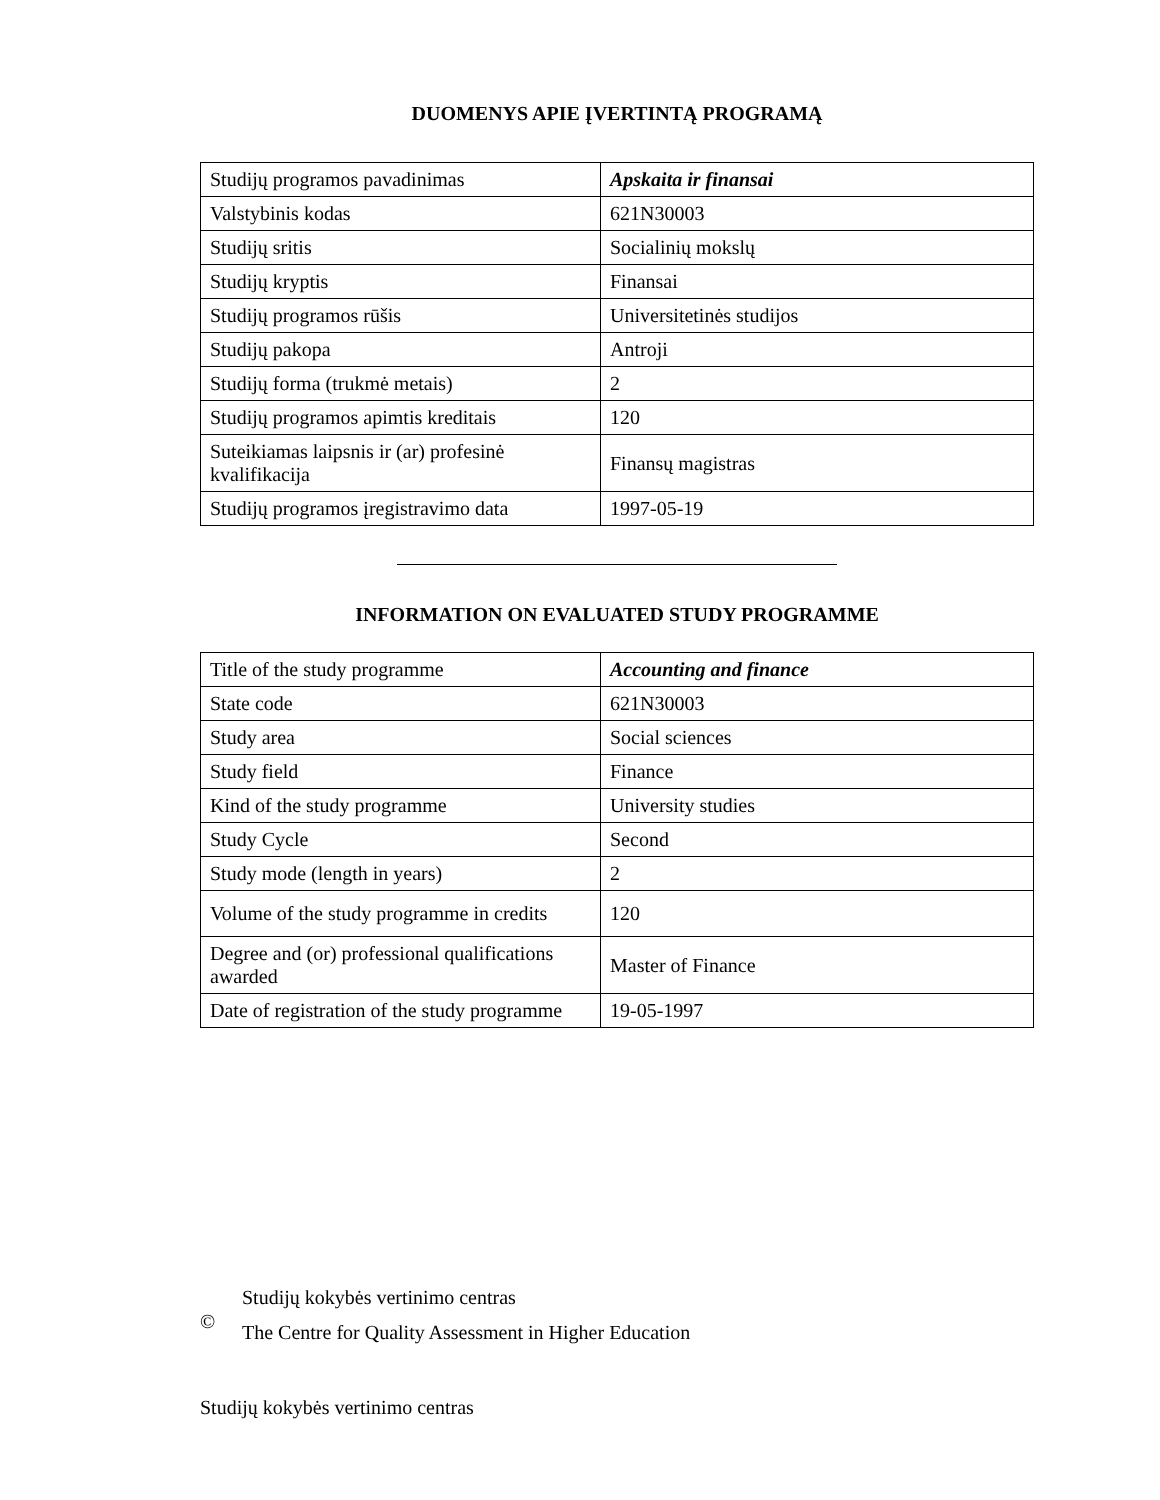DUOMENYS APIE ĮVERTINTĄ PROGRAMĄ
| Studijų programos pavadinimas | Apskaita ir finansai |
| Valstybinis kodas | 621N30003 |
| Studijų sritis | Socialinių mokslų |
| Studijų kryptis | Finansai |
| Studijų programos rūšis | Universitetinės studijos |
| Studijų pakopa | Antroji |
| Studijų forma (trukmė metais) | 2 |
| Studijų programos apimtis kreditais | 120 |
| Suteikiamas laipsnis ir (ar) profesinė kvalifikacija | Finansų magistras |
| Studijų programos įregistravimo data | 1997-05-19 |
INFORMATION ON EVALUATED STUDY PROGRAMME
| Title of the study programme | Accounting and finance |
| State code | 621N30003 |
| Study area | Social sciences |
| Study field | Finance |
| Kind of the study programme | University studies |
| Study Cycle | Second |
| Study mode (length in years) | 2 |
| Volume of the study programme in credits | 120 |
| Degree and (or) professional qualifications awarded | Master of Finance |
| Date of registration of the study programme | 19-05-1997 |
©
Studijų kokybės vertinimo centras
The Centre for Quality Assessment in Higher Education
Studijų kokybės vertinimo centras